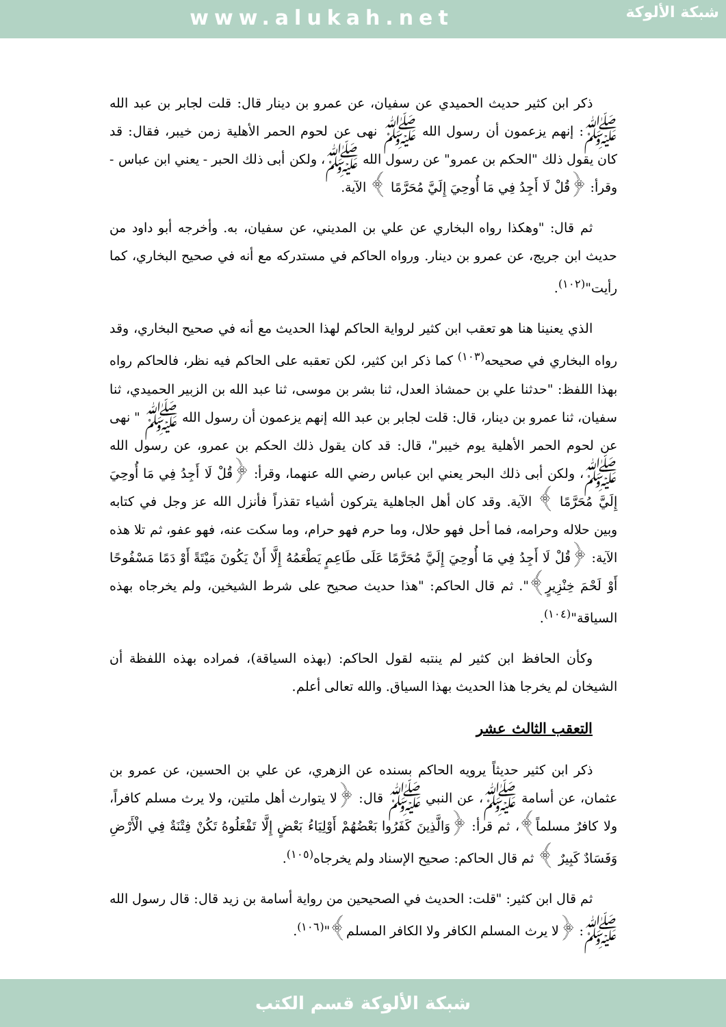www.alukah.net
شبكة الألوكة
ذكر ابن كثير حديث الحميدي عن سفيان، عن عمرو بن دينار قال: قلت لجابر بن عبد الله ﷺ: إنهم يزعمون أن رسول الله ﷺ نهى عن لحوم الحمر الأهلية زمن خيبر، فقال: قد كان يقول ذلك "الحكم بن عمرو" عن رسول الله ﷺ، ولكن أبى ذلك الحبر - يعني ابن عباس - وقرأ: ﴿قُلْ لَا أَجِدُ فِي مَا أُوحِيَ إِلَيَّ مُحَرَّمًا ﴾ الآية.
ثم قال: "وهكذا رواه البخاري عن علي بن المديني، عن سفيان، به. وأخرجه أبو داود من حديث ابن جريج، عن عمرو بن دينار. ورواه الحاكم في مستدركه مع أنه في صحيح البخاري، كما رأيت"<sup>(١٠٢)</sup>.
الذي يعنينا هنا هو تعقب ابن كثير لرواية الحاكم لهذا الحديث مع أنه في صحيح البخاري، وقد رواه البخاري في صحيحه<sup>(١٠٣)</sup> كما ذكر ابن كثير، لكن تعقبه على الحاكم فيه نظر، فالحاكم رواه بهذا اللفظ: "حدثنا علي بن حمشاذ العدل، ثنا بشر بن موسى، ثنا عبد الله بن الزبير الحميدي، ثنا سفيان، ثنا عمرو بن دينار، قال: قلت لجابر بن عبد الله إنهم يزعمون أن رسول الله ﷺ " نهى عن لحوم الحمر الأهلية يوم خيبر"، قال: قد كان يقول ذلك الحكم بن عمرو، عن رسول الله ﷺ، ولكن أبى ذلك البحر يعني ابن عباس رضي الله عنهما، وقرأ: ﴿قُلْ لَا أَجِدُ فِي مَا أُوحِيَ إِلَيَّ مُحَرَّمًا ﴾ الآية. وقد كان أهل الجاهلية يتركون أشياء تقذراً فأنزل الله عز وجل في كتابه وبين حلاله وحرامه، فما أحل فهو حلال، وما حرم فهو حرام، وما سكت عنه، فهو عفو، ثم تلا هذه الآية: ﴿قُلْ لَا أَجِدُ فِي مَا أُوحِيَ إِلَيَّ مُحَرَّمًا عَلَى طَاعِمٍ يَطْعَمُهُ إِلَّا أَنْ يَكُونَ مَيْتَةً أَوْ دَمًا مَسْفُوحًا أَوْ لَحْمَ خِنْزِيرٍ﴾". ثم قال الحاكم: "هذا حديث صحيح على شرط الشيخين، ولم يخرجاه بهذه السياقة"<sup>(١٠٤)</sup>.
وكأن الحافظ ابن كثير لم ينتبه لقول الحاكم: (بهذه السياقة)، فمراده بهذه اللفظة أن الشيخان لم يخرجا هذا الحديث بهذا السياق. والله تعالى أعلم.
التعقب الثالث عشر
ذكر ابن كثير حديثاً يرويه الحاكم بسنده عن الزهري، عن علي بن الحسين، عن عمرو بن عثمان، عن أسامة ﷺ، عن النبي ﷺ قال: ﴿لا يتوارث أهل ملتين، ولا يرث مسلم كافراً، ولا كافرٌ مسلماً﴾، ثم قرأ: ﴿وَالَّذِينَ كَفَرُوا بَعْضُهُمْ أَوْلِيَاءُ بَعْضٍ إِلَّا تَفْعَلُوهُ تَكُنْ فِتْنَةٌ فِي الْأَرْضِ وَفَسَادٌ كَبِيرٌ ﴾ ثم قال الحاكم: صحيح الإسناد ولم يخرجاه<sup>(١٠٥)</sup>.
ثم قال ابن كثير: "قلت: الحديث في الصحيحين من رواية أسامة بن زيد قال: قال رسول الله ﷺ: ﴿لا يرث المسلم الكافر ولا الكافر المسلم﴾"<sup>(١٠٦)</sup>.
شبكة الألوكة قسم الكتب